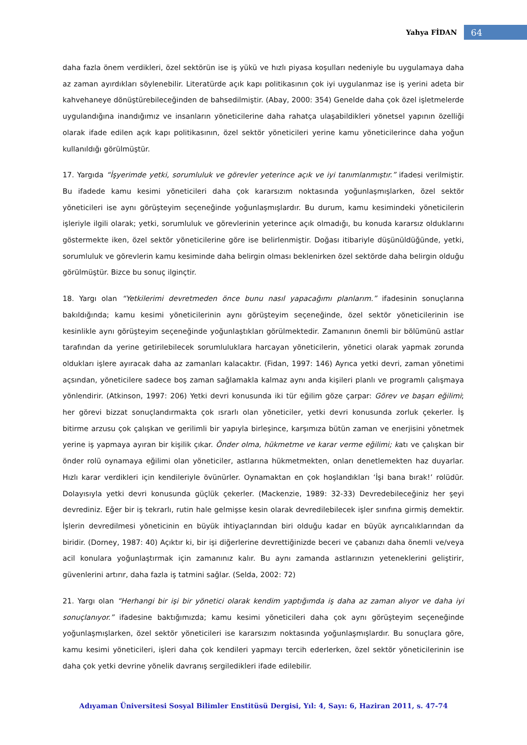Yahya FİDAN 64
daha fazla önem verdikleri, özel sektörün ise iş yükü ve hızlı piyasa koşulları nedeniyle bu uygulamaya daha az zaman ayırdıkları söylenebilir. Literatürde açık kapı politikasının çok iyi uygulanmaz ise iş yerini adeta bir kahvehaneye dönüştürebileceğinden de bahsedilmiştir. (Abay, 2000: 354) Genelde daha çok özel işletmelerde uygulandığına inandığımız ve insanların yöneticilerine daha rahatça ulaşabildikleri yönetsel yapının özelliği olarak ifade edilen açık kapı politikasının, özel sektör yöneticileri yerine kamu yöneticilerince daha yoğun kullanıldığı görülmüştür.
17. Yargıda “İşyerimde yetki, sorumluluk ve görevler yeterince açık ve iyi tanımlanmıştır.” ifadesi verilmiştir. Bu ifadede kamu kesimi yöneticileri daha çok kararsızım noktasında yoğunlaşmışlarken, özel sektör yöneticileri ise aynı görüşteyim seçeneğinde yoğunlaşmışlardır. Bu durum, kamu kesimindeki yöneticilerin işleriyle ilgili olarak; yetki, sorumluluk ve görevlerinin yeterince açık olmadığı, bu konuda kararsız olduklarını göstermekte iken, özel sektör yöneticilerine göre ise belirlenmiştir. Doğası itibariyle düşünüldüğünde, yetki, sorumluluk ve görevlerin kamu kesiminde daha belirgin olması beklenirken özel sektörde daha belirgin olduğu görülmüştür. Bizce bu sonuç ilginçtir.
18. Yargı olan “Yetkilerimi devretmeden önce bunu nasıl yapacağımı planlarım.” ifadesinin sonuçlarına bakıldığında; kamu kesimi yöneticilerinin aynı görüşteyim seçeneğinde, özel sektör yöneticilerinin ise kesinlikle aynı görüşteyim seçeneğinde yoğunlaştıkları görülmektedir. Zamanının önemli bir bölümünü astlar tarafından da yerine getirilebilecek sorumluluklara harcayan yöneticilerin, yönetici olarak yapmak zorunda oldukları işlere ayıracak daha az zamanları kalacaktır. (Fidan, 1997: 146) Ayrıca yetki devri, zaman yönetimi açsından, yöneticilere sadece boş zaman sağlamakla kalmaz aynı anda kişileri planlı ve programlı çalışmaya yönlendirir. (Atkinson, 1997: 206) Yetki devri konusunda iki tür eğilim göze çarpar: Görev ve başarı eğilimi; her görevi bizzat sonuçlandırmakta çok ısrarlı olan yöneticiler, yetki devri konusunda zorluk çekerler. İş bitirme arzusu çok çalışkan ve gerilimli bir yapıyla birleşince, karşımıza bütün zaman ve enerjisini yönetmek yerine iş yapmaya ayıran bir kişilik çıkar. Önder olma, hükmetme ve karar verme eğilimi; katı ve çalışkan bir önder rolü oynamaya eğilimi olan yöneticiler, astlarına hükmetmekten, onları denetlemekten haz duyarlar. Hızlı karar verdikleri için kendileriyle övünürler. Oynamaktan en çok hoşlandıkları ‘İşi bana bırak!’ rolüdür. Dolayısıyla yetki devri konusunda güçlük çekerler. (Mackenzie, 1989: 32-33) Devredebileceğiniz her şeyi devrediniz. Eğer bir iş tekrarlı, rutin hale gelmişse kesin olarak devredilebilecek işler sınıfına girmiş demektir. İşlerin devredilmesi yöneticinin en büyük ihtiyaçlarından biri olduğu kadar en büyük ayrıcalıklarından da biridir. (Dorney, 1987: 40) Açıktır ki, bir işi diğerlerine devrettiğinizde beceri ve çabanızı daha önemli ve/veya acil konulara yoğunlaştırmak için zamanınız kalır. Bu aynı zamanda astlarınızın yeteneklerini geliştirir, güvenlerini artırır, daha fazla iş tatmini sağlar. (Selda, 2002: 72)
21. Yargı olan “Herhangi bir işi bir yönetici olarak kendim yaptığımda iş daha az zaman alıyor ve daha iyi sonuçlanıyor.” ifadesine baktığımızda; kamu kesimi yöneticileri daha çok aynı görüşteyim seçeneğinde yoğunlaşmışlarken, özel sektör yöneticileri ise kararsızım noktasında yoğunlaşmışlardır. Bu sonuçlara göre, kamu kesimi yöneticileri, işleri daha çok kendileri yapmayı tercih ederlerken, özel sektör yöneticilerinin ise daha çok yetki devrine yönelik davranış sergiledikleri ifade edilebilir.
Adıyaman Üniversitesi Sosyal Bilimler Enstitüsü Dergisi, Yıl: 4, Sayı: 6, Haziran 2011, s. 47-74